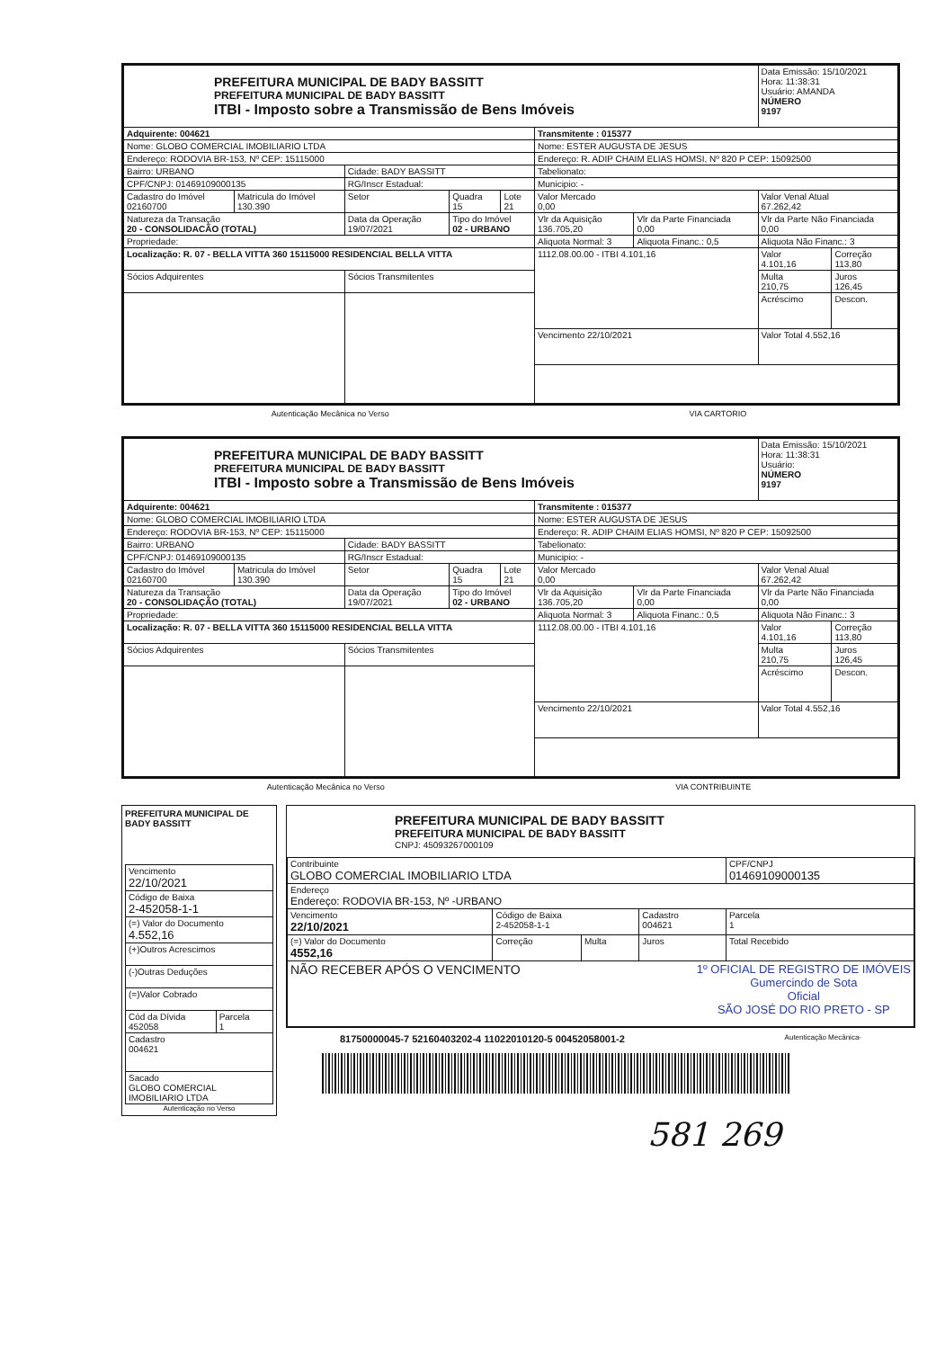| PREFEITURA MUNICIPAL DE BADY BASSITT PREFEITURA MUNICIPAL DE BADY BASSITT ITBI - Imposto sobre a Transmissão de Bens Imóveis | | | | | | | Data Emissão: 15/10/2021 Hora: 11:38:31 Usuário: AMANDA NÚMERO 9197 | |
| Adquirente: 004621 | | | | | Transmitente : 015377 | | | |
| Nome: GLOBO COMERCIAL IMOBILIARIO LTDA | | | | | Nome: ESTER AUGUSTA DE JESUS | | | |
| Endereço: RODOVIA BR-153, Nº CEP: 15115000 | | | | | Endereço: R. ADIP CHAIM ELIAS HOMSI, Nº 820 P CEP: 15092500 | | | |
| Bairro: URBANO | | Cidade: BADY BASSITT | | | Tabelionato: | | | |
| CPF/CNPJ: 01469109000135 | | RG/Inscr Estadual: | | | Municipio: - | | | |
| Cadastro do Imóvel 02160700 | Matricula do Imóvel 130.390 | Setor | Quadra 15 | Lote 21 | Valor Mercado 0,00 | | Valor Venal Atual 67.262,42 | |
| Natureza da Transação 20 - CONSOLIDACÃO (TOTAL) | | Data da Operação 19/07/2021 | Tipo do Imóvel 02 - URBANO | | Vlr da Aquisição 136.705,20 | Vlr da Parte Financiada 0,00 | Vlr da Parte Não Financiada 0,00 | |
| Propriedade: | | | | | Aliquota Normal: 3 | Aliquota Financ.: 0,5 | Aliquota Não Financ.: 3 | |
| Localização: R. 07 - BELLA VITTA 360 15115000 RESIDENCIAL BELLA VITTA | | | | | 1112.08.00.00 - ITBI 4.101,16 | | Valor 4.101,16 | Correção 113,80 |
| Sócios Adquirentes | | Sócios Transmitentes | | | | | Multa 210,75 | Juros 126,45 |
| | | | | | | | Acréscimo | Descon. |
| | | | | | Vencimento 22/10/2021 | | Valor Total 4.552,16 | |
Autenticação Mecânica no Verso VIA CARTORIO
| PREFEITURA MUNICIPAL DE BADY BASSITT PREFEITURA MUNICIPAL DE BADY BASSITT ITBI - Imposto sobre a Transmissão de Bens Imóveis | | | | | | | Data Emissão: 15/10/2021 Hora: 11:38:31 Usuário: NÚMERO 9197 | |
| Adquirente: 004621 | | | | | Transmitente : 015377 | | | |
| Nome: GLOBO COMERCIAL IMOBILIARIO LTDA | | | | | Nome: ESTER AUGUSTA DE JESUS | | | |
| Endereço: RODOVIA BR-153, Nº CEP: 15115000 | | | | | Endereço: R. ADIP CHAIM ELIAS HOMSI, Nº 820 P CEP: 15092500 | | | |
| Bairro: URBANO | | Cidade: BADY BASSITT | | | Tabelionato: | | | |
| CPF/CNPJ: 01469109000135 | | RG/Inscr Estadual: | | | Municipio: - | | | |
| Cadastro do Imóvel 02160700 | Matricula do Imóvel 130.390 | Setor | Quadra 15 | Lote 21 | Valor Mercado 0,00 | | Valor Venal Atual 67.262,42 | |
| Natureza da Transação 20 - CONSOLIDAÇÃO (TOTAL) | | Data da Operação 19/07/2021 | Tipo do Imóvel 02 - URBANO | | Vlr da Aquisição 136.705,20 | Vlr da Parte Financiada 0,00 | Vlr da Parte Não Financiada 0,00 | |
| Propriedade: | | | | | Aliquota Normal: 3 | Aliquota Financ.: 0,5 | Aliquota Não Financ.: 3 | |
| Localização: R. 07 - BELLA VITTA 360 15115000 RESIDENCIAL BELLA VITTA | | | | | 1112.08.00.00 - ITBI 4.101,16 | | Valor 4.101,16 | Correção 113,80 |
| Sócios Adquirentes | | Sócios Transmitentes | | | | | Multa 210,75 | Juros 126,45 |
| | | | | | | | Acréscimo | Descon. |
| | | | | | Vencimento 22/10/2021 | | Valor Total 4.552,16 | |
Autenticação Mecânica no Verso VIA CONTRIBUINTE
PREFEITURA MUNICIPAL DE BADY BASSITT
| Vencimento 22/10/2021 | |
| Código de Baixa 2-452058-1-1 | |
| (=) Valor do Documento 4.552,16 | |
| (+)Outros Acrescimos | |
| (-)Outras Deduções | |
| (=)Valor Cobrado | |
| Cód da Dívida 452058 | Parcela 1 |
| Cadastro 004621 | |
| Sacado GLOBO COMERCIAL IMOBILIARIO LTDA | |
Autenticação no Verso
PREFEITURA MUNICIPAL DE BADY BASSITT
PREFEITURA MUNICIPAL DE BADY BASSITT
CNPJ: 45093267000109
| Contribuinte GLOBO COMERCIAL IMOBILIARIO LTDA | | | | CPF/CNPJ 01469109000135 |
| Endereço Endereço: RODOVIA BR-153, Nº -URBANO | | | | |
| Vencimento 22/10/2021 | Código de Baixa 2-452058-1-1 | | Cadastro 004621 | Parcela 1 |
| (=) Valor do Documento 4552,16 | Correção | Multa | Juros | Total Recebido |
| NÃO RECEBER APÓS O VENCIMENTO 1º OFICIAL DE REGISTRO DE IMÓVEIS Gumercindo de Sota Oficial SÃO JOSÉ DO RIO PRETO - SP | | | | |
81750000045-7 52160403202-4 11022010120-5 00452058001-2 Autenticação Mecânica-
581 269